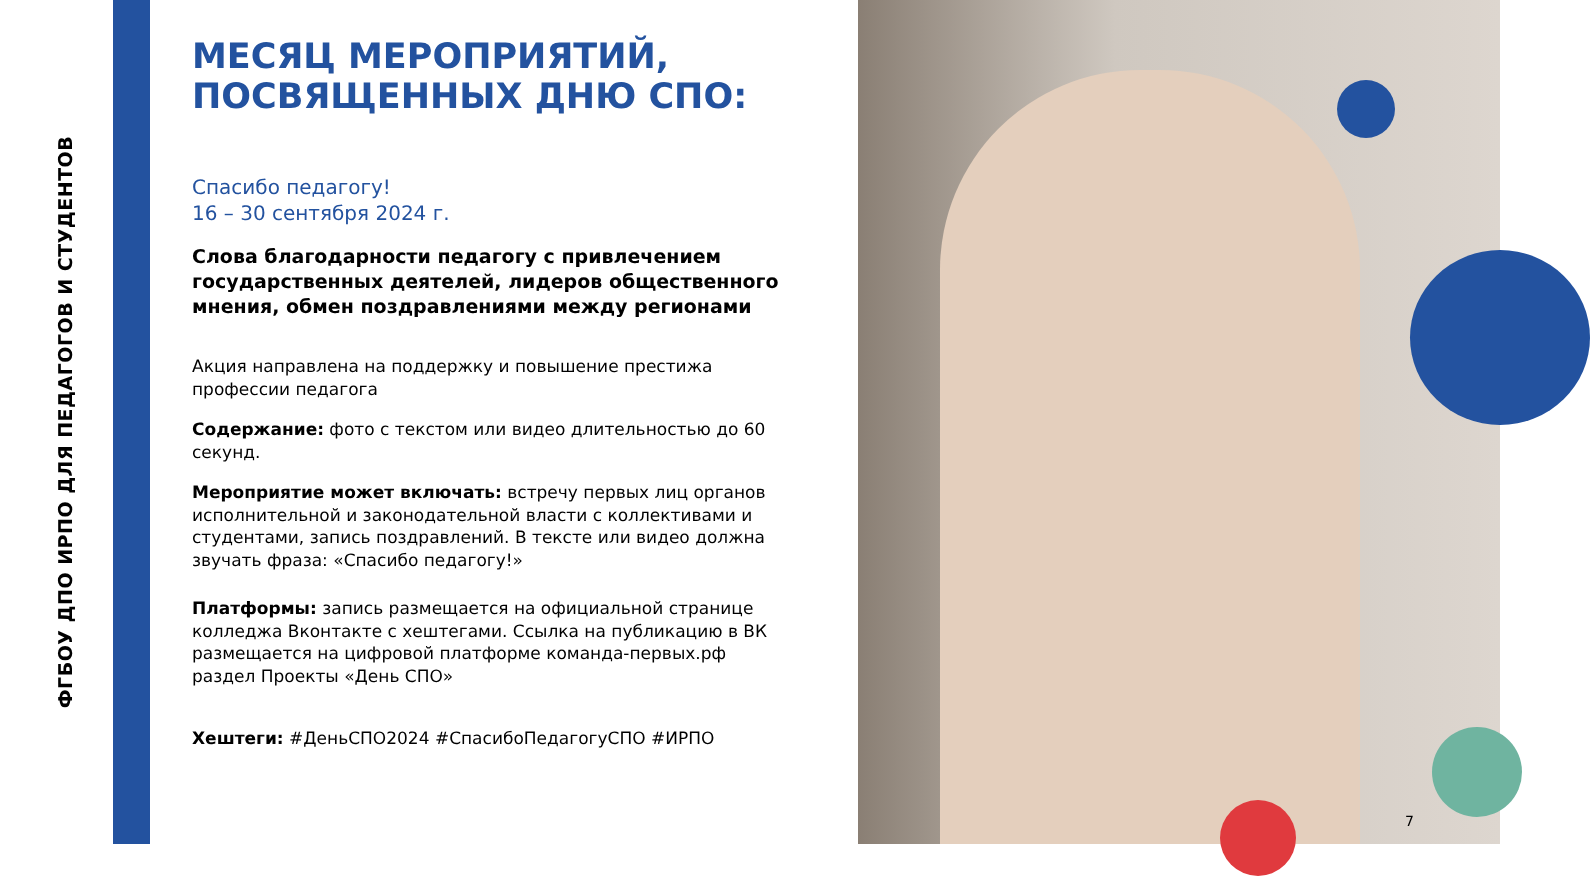ФГБОУ ДПО ИРПО ДЛЯ ПЕДАГОГОВ И СТУДЕНТОВ
МЕСЯЦ МЕРОПРИЯТИЙ, ПОСВЯЩЕННЫХ ДНЮ СПО:
Спасибо педагогу!
16 – 30 сентября 2024 г.
Слова благодарности педагогу с привлечением государственных деятелей, лидеров общественного мнения, обмен поздравлениями между регионами
Акция направлена на поддержку и повышение престижа профессии педагога
Содержание: фото с текстом или видео длительностью до 60 секунд.
Мероприятие может включать: встречу первых лиц органов исполнительной и законодательной власти с коллективами и студентами, запись поздравлений. В тексте или видео должна звучать фраза: «Спасибо педагогу!»
Платформы: запись размещается на официальной странице колледжа Вконтакте с хештегами. Ссылка на публикацию в ВК размещается на цифровой платформе команда-первых.рф раздел Проекты «День СПО»
Хештеги: #ДеньСПО2024 #СпасибоПедагогуСПО #ИРПО
7